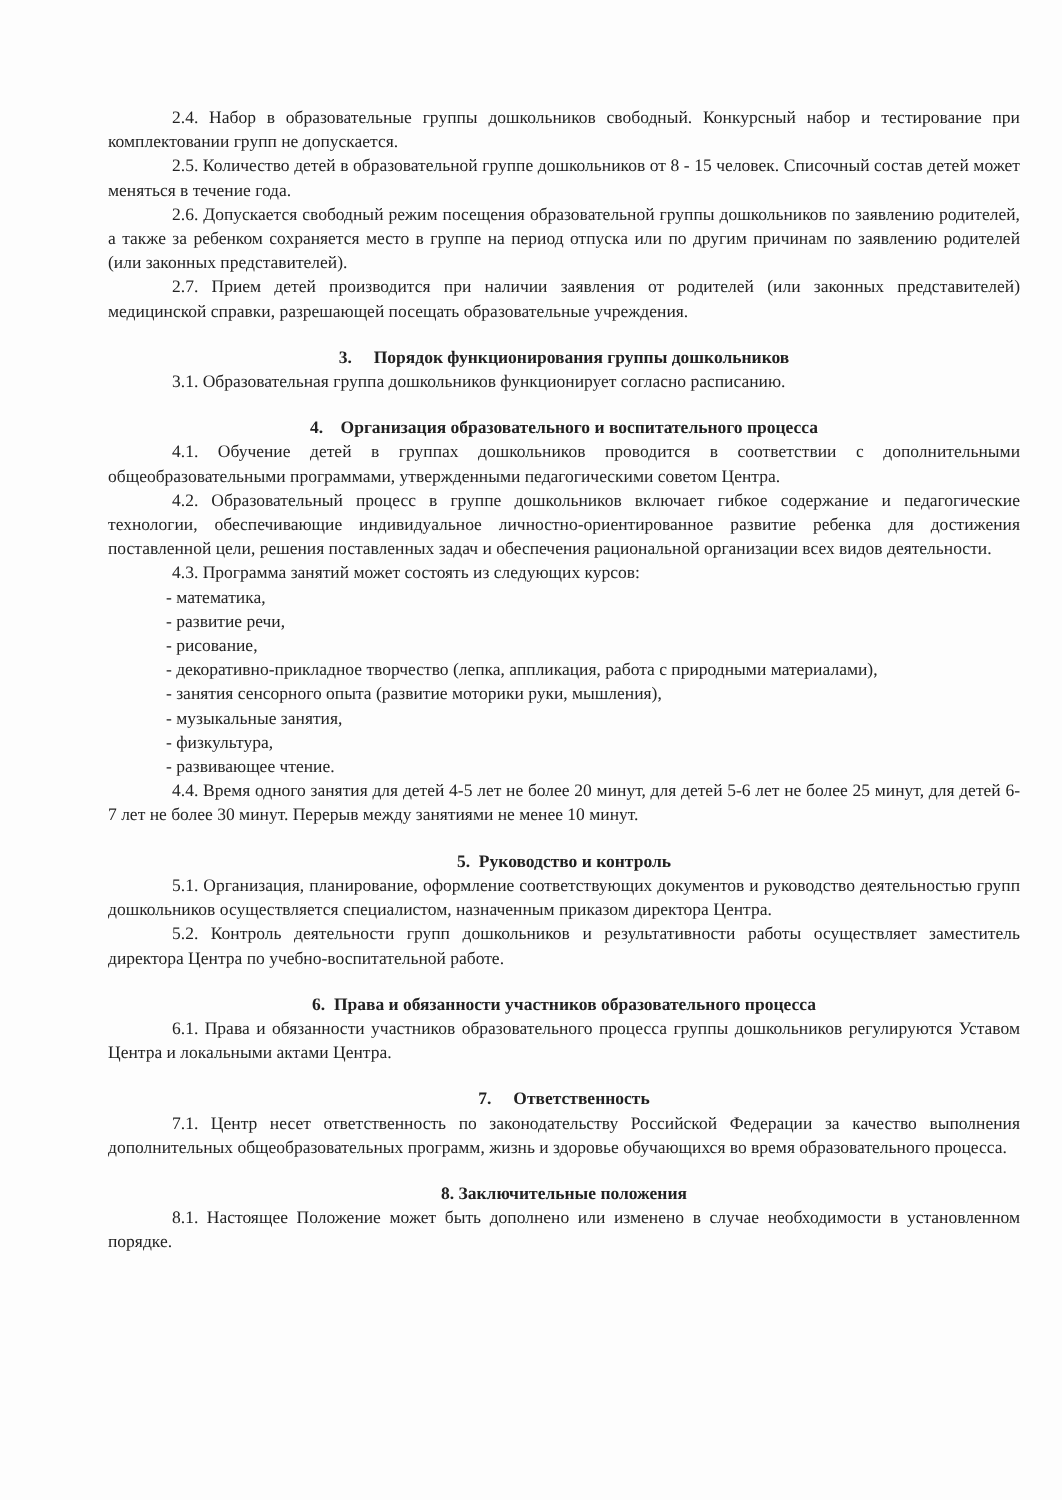2.4. Набор в образовательные группы дошкольников свободный. Конкурсный набор и тестирование при комплектовании групп не допускается.
2.5. Количество детей в образовательной группе дошкольников от 8 - 15 человек. Списочный состав детей может меняться в течение года.
2.6. Допускается свободный режим посещения образовательной группы дошкольников по заявлению родителей, а также за ребенком сохраняется место в группе на период отпуска или по другим причинам по заявлению родителей (или законных представителей).
2.7. Прием детей производится при наличии заявления от родителей (или законных представителей) медицинской справки, разрешающей посещать образовательные учреждения.
3. Порядок функционирования группы дошкольников
3.1. Образовательная группа дошкольников функционирует согласно расписанию.
4. Организация образовательного и воспитательного процесса
4.1. Обучение детей в группах дошкольников проводится в соответствии с дополнительными общеобразовательными программами, утвержденными педагогическими советом Центра.
4.2. Образовательный процесс в группе дошкольников включает гибкое содержание и педагогические технологии, обеспечивающие индивидуальное личностно-ориентированное развитие ребенка для достижения поставленной цели, решения поставленных задач и обеспечения рациональной организации всех видов деятельности.
4.3. Программа занятий может состоять из следующих курсов:
- математика,
- развитие речи,
- рисование,
- декоративно-прикладное творчество (лепка, аппликация, работа с природными материалами),
- занятия сенсорного опыта (развитие моторики руки, мышления),
- музыкальные занятия,
- физкультура,
- развивающее чтение.
4.4. Время одного занятия для детей 4-5 лет не более 20 минут, для детей 5-6 лет не более 25 минут, для детей 6-7 лет не более 30 минут. Перерыв между занятиями не менее 10 минут.
5. Руководство и контроль
5.1. Организация, планирование, оформление соответствующих документов и руководство деятельностью групп дошкольников осуществляется специалистом, назначенным приказом директора Центра.
5.2. Контроль деятельности групп дошкольников и результативности работы осуществляет заместитель директора Центра по учебно-воспитательной работе.
6. Права и обязанности участников образовательного процесса
6.1. Права и обязанности участников образовательного процесса группы дошкольников регулируются Уставом Центра и локальными актами Центра.
7. Ответственность
7.1. Центр несет ответственность по законодательству Российской Федерации за качество выполнения дополнительных общеобразовательных программ, жизнь и здоровье обучающихся во время образовательного процесса.
8. Заключительные положения
8.1. Настоящее Положение может быть дополнено или изменено в случае необходимости в установленном порядке.